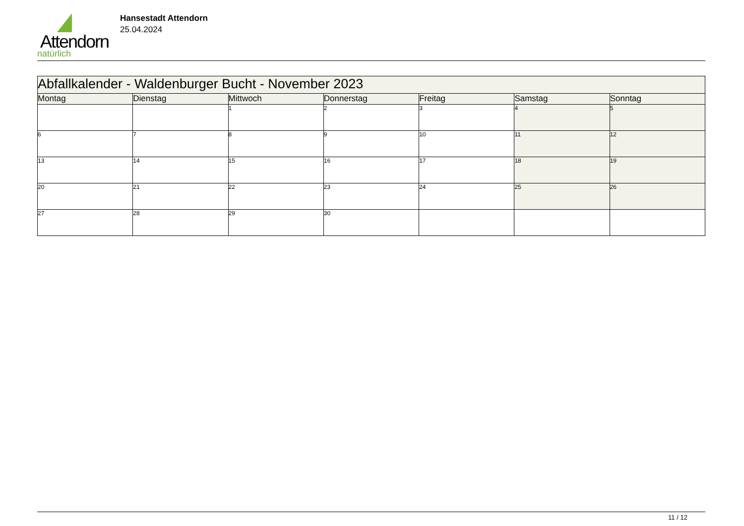Attendorn
natürlich
Hansestadt Attendorn
25.04.2024
| Abfallkalender - Waldenburger Bucht - November 2023 | | | | | | |
| Montag | Dienstag | Mittwoch | Donnerstag | Freitag | Samstag | Sonntag |
| | | 1 | 2 | 3 | 4 | 5 |
| 6 | 7 | 8 | 9 | 10 | 11 | 12 |
| 13 | 14 | 15 | 16 | 17 | 18 | 19 |
| 20 | 21 | 22 | 23 | 24 | 25 | 26 |
| 27 | 28 | 29 | 30 | | | |
11 / 12